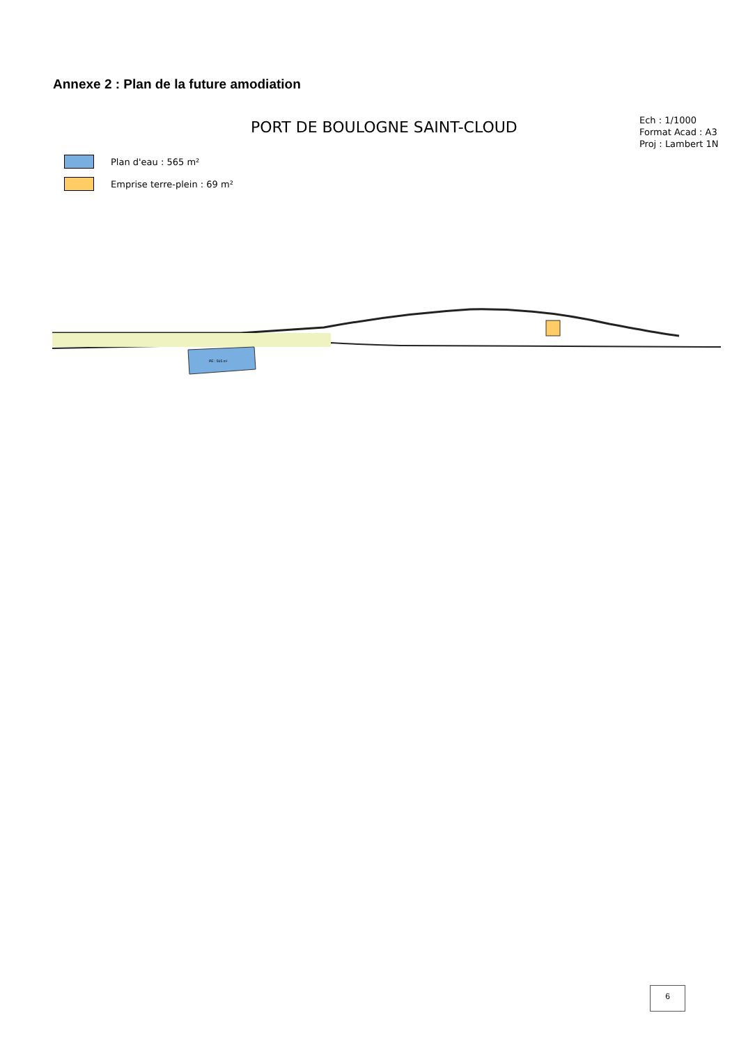Annexe 2 : Plan de la future amodiation
PORT DE BOULOGNE SAINT-CLOUD
Ech : 1/1000
Format Acad : A3
Proj : Lambert 1N
Plan d'eau : 565 m²
Emprise terre-plein : 69 m²
PE : 565 m²
6